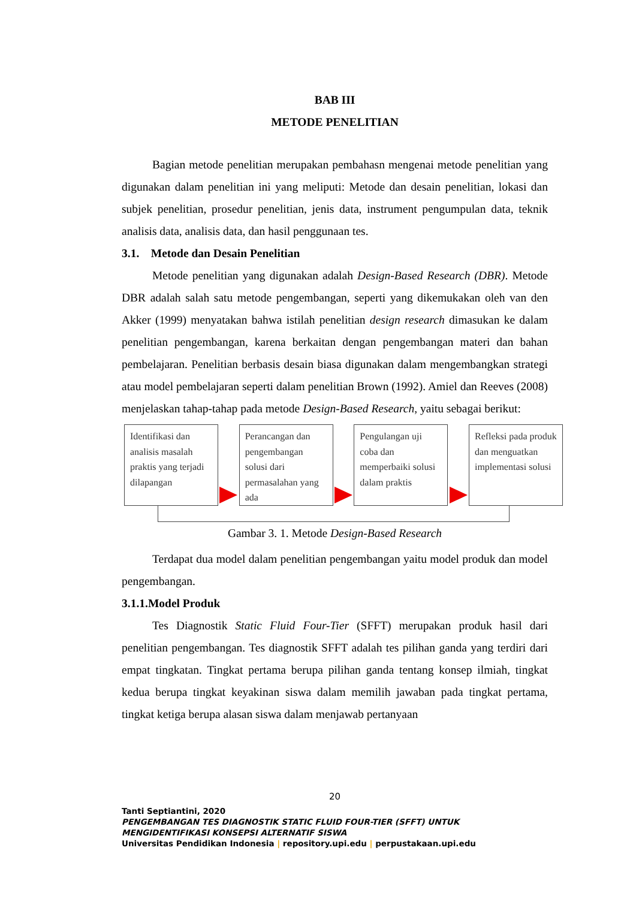BAB III
METODE PENELITIAN
Bagian metode penelitian merupakan pembahasn mengenai metode penelitian yang digunakan dalam penelitian ini yang meliputi: Metode dan desain penelitian, lokasi dan subjek penelitian, prosedur penelitian, jenis data, instrument pengumpulan data, teknik analisis data, analisis data, dan hasil penggunaan tes.
3.1. Metode dan Desain Penelitian
Metode penelitian yang digunakan adalah Design-Based Research (DBR). Metode DBR adalah salah satu metode pengembangan, seperti yang dikemukakan oleh van den Akker (1999) menyatakan bahwa istilah penelitian design research dimasukan ke dalam penelitian pengembangan, karena berkaitan dengan pengembangan materi dan bahan pembelajaran. Penelitian berbasis desain biasa digunakan dalam mengembangkan strategi atau model pembelajaran seperti dalam penelitian Brown (1992). Amiel dan Reeves (2008) menjelaskan tahap-tahap pada metode Design-Based Research, yaitu sebagai berikut:
Identifikasi dan analisis masalah praktis yang terjadi dilapangan
Perancangan dan pengembangan solusi dari permasalahan yang ada
Pengulangan uji coba dan memperbaiki solusi dalam praktis
Refleksi pada produk dan menguatkan implementasi solusi
Gambar 3. 1. Metode Design-Based Research
Terdapat dua model dalam penelitian pengembangan yaitu model produk dan model pengembangan.
3.1.1.Model Produk
Tes Diagnostik Static Fluid Four-Tier (SFFT) merupakan produk hasil dari penelitian pengembangan. Tes diagnostik SFFT adalah tes pilihan ganda yang terdiri dari empat tingkatan. Tingkat pertama berupa pilihan ganda tentang konsep ilmiah, tingkat kedua berupa tingkat keyakinan siswa dalam memilih jawaban pada tingkat pertama, tingkat ketiga berupa alasan siswa dalam menjawab pertanyaan
20
Tanti Septiantini, 2020
PENGEMBANGAN TES DIAGNOSTIK STATIC FLUID FOUR-TIER (SFFT) UNTUK MENGIDENTIFIKASI KONSEPSI ALTERNATIF SISWA
Universitas Pendidikan Indonesia | repository.upi.edu | perpustakaan.upi.edu